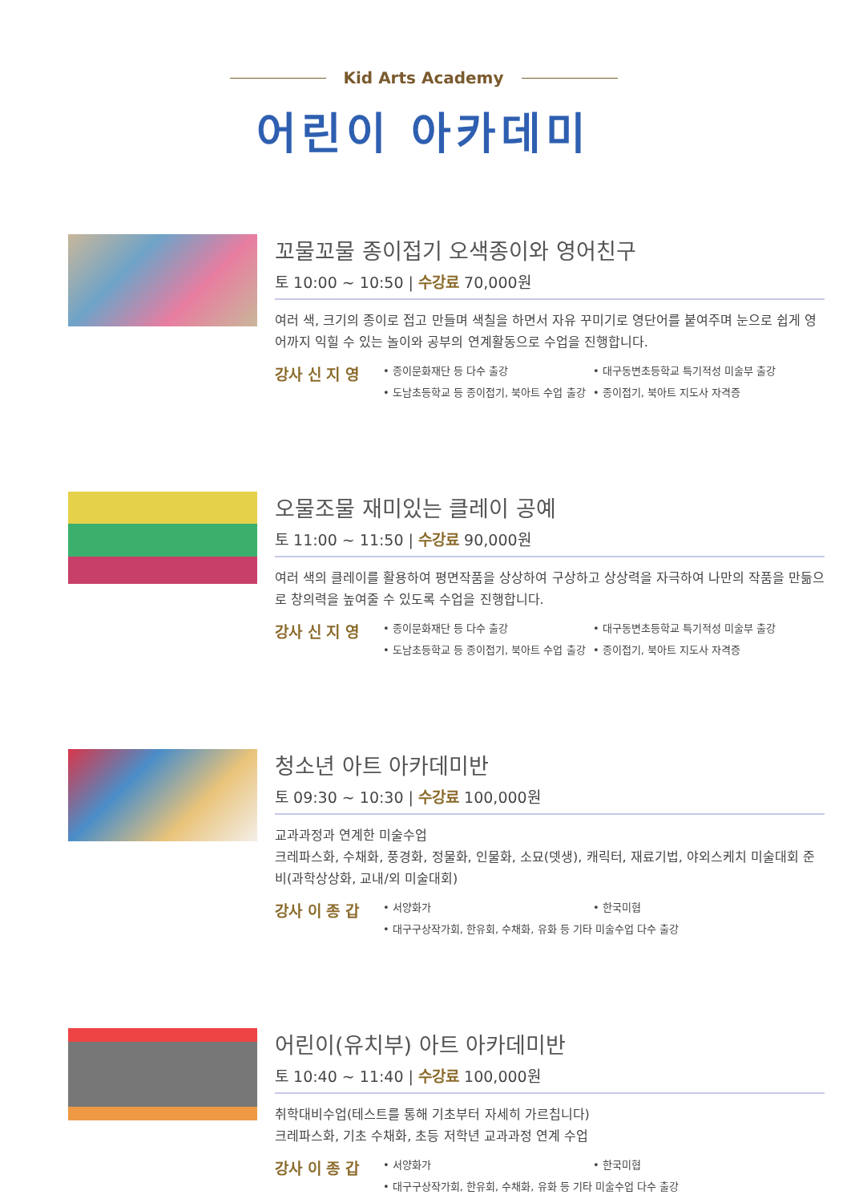Kid Arts Academy
어린이 아카데미
꼬물꼬물 종이접기 오색종이와 영어친구
토 10:00 ~ 10:50 | 수강료 70,000원
여러 색, 크기의 종이로 접고 만들며 색칠을 하면서 자유 꾸미기로 영단어를 붙여주며 눈으로 쉽게 영어까지 익힐 수 있는 놀이와 공부의 연계활동으로 수업을 진행합니다.
강사 신 지 영
• 종이문화재단 등 다수 출강
• 대구동변초등학교 특기적성 미술부 출강
• 도남초등학교 등 종이접기, 북아트 수업 출강
• 종이접기, 북아트 지도사 자격증
오물조물 재미있는 클레이 공예
토 11:00 ~ 11:50 | 수강료 90,000원
여러 색의 클레이를 활용하여 평면작품을 상상하여 구상하고 상상력을 자극하여 나만의 작품을 만듦으로 창의력을 높여줄 수 있도록 수업을 진행합니다.
강사 신 지 영
• 종이문화재단 등 다수 출강
• 대구동변초등학교 특기적성 미술부 출강
• 도남초등학교 등 종이접기, 북아트 수업 출강
• 종이접기, 북아트 지도사 자격증
청소년 아트 아카데미반
토 09:30 ~ 10:30 | 수강료 100,000원
교과과정과 연계한 미술수업
크레파스화, 수채화, 풍경화, 정물화, 인물화, 소묘(뎃생), 캐릭터, 재료기법, 야외스케치 미술대회 준비(과학상상화, 교내/외 미술대회)
강사 이 종 갑
• 서양화가
• 한국미협
• 대구구상작가회, 한유회, 수채화, 유화 등 기타 미술수업 다수 출강
어린이(유치부) 아트 아카데미반
토 10:40 ~ 11:40 | 수강료 100,000원
취학대비수업(테스트를 통해 기초부터 자세히 가르칩니다)
크레파스화, 기초 수채화, 초등 저학년 교과과정 연계 수업
강사 이 종 갑
• 서양화가
• 한국미협
• 대구구상작가회, 한유회, 수채화, 유화 등 기타 미술수업 다수 출강